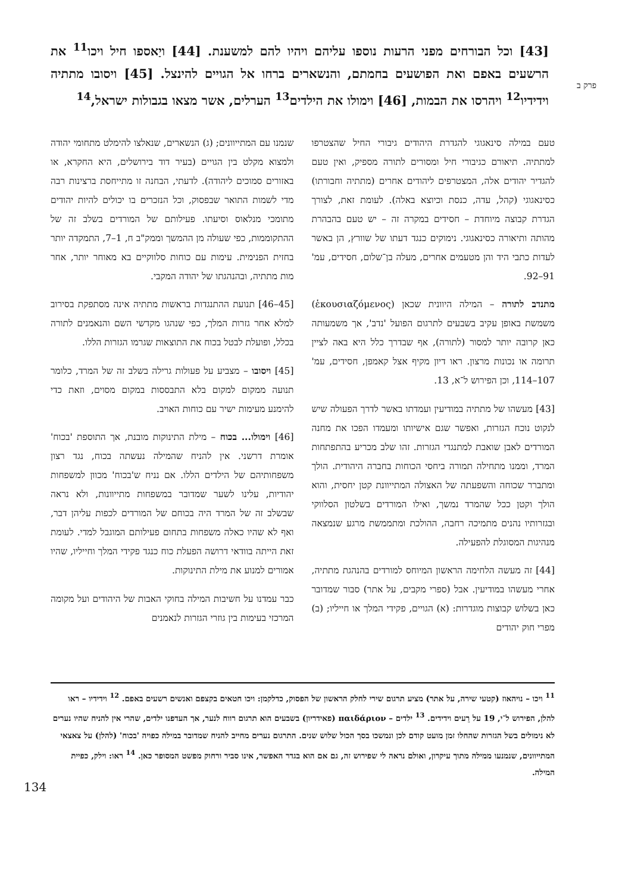פרק ב
[43] וכל הבורחים מפני הרעות נוספו עליהם ויהיו להם למשענת. [44] ויַאספו חיל ויכו<sup>11</sup> את הרשעים באפם ואת הפושעים בחמתם, והנשארים ברחו אל הגויים להינצל. [45] ויסובו מתתיה וידידיו<sup>12</sup> ויהרסו את הבמות, [46] וימולו את הילדים<sup>13</sup> הערלים, אשר מצאו בגבולות ישראל,<sup>14</sup>
טעם במילה סינאגוגי להגדרת היהודים גיבורי החיל שהצטרפו למתתיה. תיאורם כגיבורי חיל ומסורים לתורה מספיק, ואין טעם להגדיר יהודים אלה, המצטרפים ליהודים אחרים (מתתיה וחבורתו) כסינאגוגי (קהל, עדה, כנסת וכיוצא באלה). לעומת זאת, לצורך הגדרת קבוצה מיוחדת – חסידים במקרה זה – יש טעם בהבהרת מהותה ותיאורה כסינאגוגי. נימוקים כנגד דעתו של שוורץ, הן באשר לעדות כתבי היד והן מטעמים אחרים, מעלה בן־שלום, חסידים, עמ' 91–92.
מתנדב לתורה – המילה היוונית שכאן (ἑκουσιαζόμενος) משמשת באופן עקיב בשבעים לתרגום הפועל 'נדב', אך משמעותה כאן קרובה יותר למסור (לתורה), אף שבדרך כלל היא באה לציין תרומה או נכונות מרצון. ראו דיון מקיף אצל קאמפן, חסידים, עמ' 107–114, וכן הפירוש ל־א, 13.
[43] מעשהו של מתתיה במודיעין ועמדתו באשר לדרך הפעולה שיש לנקוט נוכח הגזרות, ואפשר שגם אישיותו ומעמדו הפכו את מחנה המורדים לאבן שואבת למתנגדי הגזרות. זהו שלב מכריע בהתפתחות המרד, וממנו מתחילה תמורה ביחסי הכוחות בחברה היהודית. הולך ומתברר שכוחה והשפעתה של האצולה המתייוונת קטן יחסית, והוא הולך וקטן ככל שהמרד נמשך, ואילו המורדים בשלטון הסלווקי ובגזרותיו נהנים מתמיכה רחבה, ההולכת ומתממשת מרגע שנמצאה מנהיגות המסוגלת להפעילה.
[44] זה מעשה הלחימה הראשון המיוחס למורדים בהנהגת מתתיה, אחרי מעשהו במודיעין. אבל (ספרי מקבים, על אתר) סבור שמדובר כאן בשלוש קבוצות מוגדרות: (א) הגויים, פקידי המלך או חייליו; (ב) מפרי חוק יהודים
שנמנו עם המתייוונים; (ג) הנשארים, שנאלצו להימלט מתחומי יהודה ולמצוא מקלט בין הגויים (בעיר דוד בירושלים, היא החקרא, או באזורים סמוכים ליהודה). לדעתי, הבחנה זו מתייחסת ברצינות רבה מדי לשמות התואר שבפסוק, וכל הנזכרים בו יכולים להיות יהודים מתומכי מנלאוס וסיעתו. פעילותם של המורדים בשלב זה של ההתקוממות, כפי שעולה מן ההמשך וממק"ב ח, 1–7, התמקדה יותר בחזית הפנימית. עימות עם כוחות סלווקיים בא מאוחר יותר, אחר מות מתתיה, ובהנהגתו של יהודה המקבי.
[45–46] תנועת ההתנגדות בראשות מתתיה אינה מסתפקת בסירוב למלא אחר גזרות המלך, כפי שנהגו מקדשי השם והנאמנים לתורה בכלל, ופועלת לבטל בכוח את התוצאות שגרמו הגזרות הללו.
[45] ויסובו – מצביע על פעולות גרילה בשלב זה של המרד, כלומר תנועה ממקום למקום בלא התבססות במקום מסוים, וזאת כדי להימנע מעימות ישיר עם כוחות האויב.
[46] וימולו... בכוח – מילת התינוקות מובנת, אך התוספת 'בכוח' אומרת דרשני. אין להניח שהמילה נעשתה בכוח, נגד רצון משפחותיהם של הילדים הללו. אם נניח ש'בכוח' מכוון למשפחות יהודיות, עלינו לשער שמדובר במשפחות מתייוונות, ולא נראה שבשלב זה של המרד היה בכוחם של המורדים לכפות עליהן דבר, ואף לא שהיו כאלה משפחות בתחום פעילותם המוגבל למדי. לעומת זאת הייתה בוודאי דרושה הפעלת כוח כנגד פקידי המלך וחייליו, שהיו אמורים למנוע את מילת התינוקות.
כבר עמדנו על חשיבות המילה בחוקי האבות של היהודים ועל מקומה המרכזי בעימות בין גוזרי הגזרות לנאמנים
<sup>11</sup> ויכו – נויהאוז (קטעי שירה, על אתר) מציע תרגום שירי לחלק הראשון של הפסוק, כדלקמן: ויכו חטאים בקצפם ואנשים רשעים באפם. <sup>12</sup> וידידיו – ראו להלן, הפירוש ל־י, 19 על רֵעים וידידים. <sup>13</sup> ילדים – παιδάριον (פאידריון) בשבעים הוא תרגום רווח לנער, אך העדפנו ילדים, שהרי אין להניח שהיו נערים לא נימולים בשל הגזרות שהחלו זמן מועט קודם לכן ונמשכו בסך הכול שלוש שנים. התרגום נערים מחייב להניח שמדובר במילה כפויה 'בכוח' (להלן) על צאצאי המתייוונים, שנמנעו ממילה מתוך עיקרון, ואולם נראה לי שפירוש זה, גם אם הוא בגדר האפשר, אינו סביר ורחוק מפשט המסופר כאן. <sup>14</sup> ראו: וילק, כפיית המילה.
134